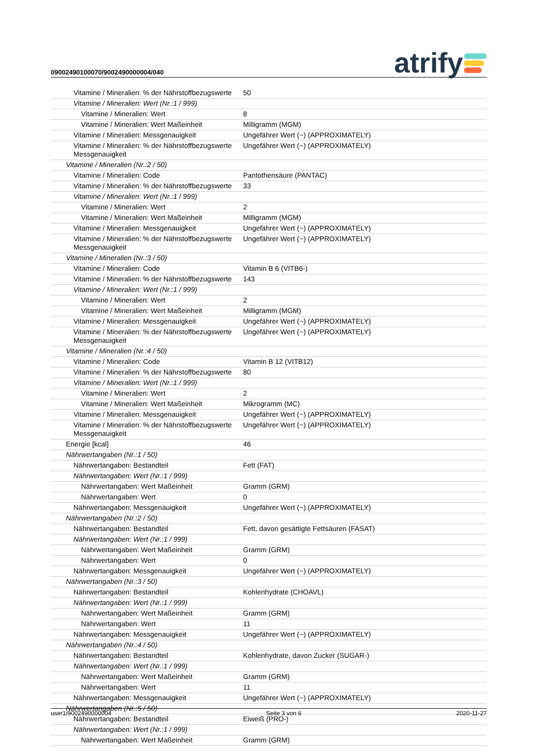09002490100070/9002490000004/040
atrify
| Vitamine / Mineralien: % der Nährstoffbezugswerte | 50 |
| Vitamine / Mineralien: Wert (Nr.:1 / 999) | |
| Vitamine / Mineralien: Wert | 8 |
| Vitamine / Mineralien: Wert Maßeinheit | Milligramm (MGM) |
| Vitamine / Mineralien: Messgenauigkeit | Ungefährer Wert (~) (APPROXIMATELY) |
| Vitamine / Mineralien: % der Nährstoffbezugswerte Messgenauigkeit | Ungefährer Wert (~) (APPROXIMATELY) |
| Vitamine / Mineralien (Nr.:2 / 50) | |
| Vitamine / Mineralien: Code | Pantothensäure (PANTAC) |
| Vitamine / Mineralien: % der Nährstoffbezugswerte | 33 |
| Vitamine / Mineralien: Wert (Nr.:1 / 999) | |
| Vitamine / Mineralien: Wert | 2 |
| Vitamine / Mineralien: Wert Maßeinheit | Milligramm (MGM) |
| Vitamine / Mineralien: Messgenauigkeit | Ungefährer Wert (~) (APPROXIMATELY) |
| Vitamine / Mineralien: % der Nährstoffbezugswerte Messgenauigkeit | Ungefährer Wert (~) (APPROXIMATELY) |
| Vitamine / Mineralien (Nr.:3 / 50) | |
| Vitamine / Mineralien: Code | Vitamin B 6 (VITB6-) |
| Vitamine / Mineralien: % der Nährstoffbezugswerte | 143 |
| Vitamine / Mineralien: Wert (Nr.:1 / 999) | |
| Vitamine / Mineralien: Wert | 2 |
| Vitamine / Mineralien: Wert Maßeinheit | Milligramm (MGM) |
| Vitamine / Mineralien: Messgenauigkeit | Ungefährer Wert (~) (APPROXIMATELY) |
| Vitamine / Mineralien: % der Nährstoffbezugswerte Messgenauigkeit | Ungefährer Wert (~) (APPROXIMATELY) |
| Vitamine / Mineralien (Nr.:4 / 50) | |
| Vitamine / Mineralien: Code | Vitamin B 12 (VITB12) |
| Vitamine / Mineralien: % der Nährstoffbezugswerte | 80 |
| Vitamine / Mineralien: Wert (Nr.:1 / 999) | |
| Vitamine / Mineralien: Wert | 2 |
| Vitamine / Mineralien: Wert Maßeinheit | Mikrogramm (MC) |
| Vitamine / Mineralien: Messgenauigkeit | Ungefährer Wert (~) (APPROXIMATELY) |
| Vitamine / Mineralien: % der Nährstoffbezugswerte Messgenauigkeit | Ungefährer Wert (~) (APPROXIMATELY) |
| Energie [kcal] | 46 |
| Nährwertangaben (Nr.:1 / 50) | |
| Nährwertangaben: Bestandteil | Fett (FAT) |
| Nährwertangaben: Wert (Nr.:1 / 999) | |
| Nährwertangaben: Wert Maßeinheit | Gramm (GRM) |
| Nährwertangaben: Wert | 0 |
| Nährwertangaben: Messgenauigkeit | Ungefährer Wert (~) (APPROXIMATELY) |
| Nährwertangaben (Nr.:2 / 50) | |
| Nährwertangaben: Bestandteil | Fett, davon gesättigte Fettsäuren (FASAT) |
| Nährwertangaben: Wert (Nr.:1 / 999) | |
| Nährwertangaben: Wert Maßeinheit | Gramm (GRM) |
| Nährwertangaben: Wert | 0 |
| Nährwertangaben: Messgenauigkeit | Ungefährer Wert (~) (APPROXIMATELY) |
| Nährwertangaben (Nr.:3 / 50) | |
| Nährwertangaben: Bestandteil | Kohlenhydrate (CHOAVL) |
| Nährwertangaben: Wert (Nr.:1 / 999) | |
| Nährwertangaben: Wert Maßeinheit | Gramm (GRM) |
| Nährwertangaben: Wert | 11 |
| Nährwertangaben: Messgenauigkeit | Ungefährer Wert (~) (APPROXIMATELY) |
| Nährwertangaben (Nr.:4 / 50) | |
| Nährwertangaben: Bestandteil | Kohlenhydrate, davon Zucker (SUGAR-) |
| Nährwertangaben: Wert (Nr.:1 / 999) | |
| Nährwertangaben: Wert Maßeinheit | Gramm (GRM) |
| Nährwertangaben: Wert | 11 |
| Nährwertangaben: Messgenauigkeit | Ungefährer Wert (~) (APPROXIMATELY) |
| Nährwertangaben (Nr.:5 / 50) | |
| Nährwertangaben: Bestandteil | Eiweiß (PRO-) |
| Nährwertangaben: Wert (Nr.:1 / 999) | |
| Nährwertangaben: Wert Maßeinheit | Gramm (GRM) |
user1/9002490000004 Seite 3 von 6 2020-11-27